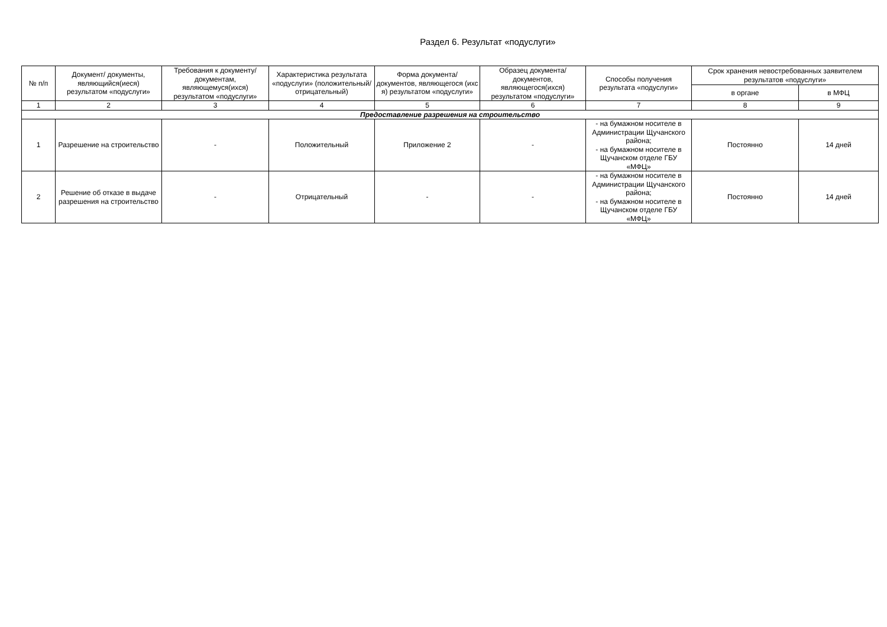Раздел 6. Результат «подуслуги»
| № п/п | Документ/ документы, являющийся(иеся) результатом «подуслуги» | Требования к документу/ документам, являющемуся(ихся) результатом «подуслуги» | Характеристика результата «подуслуги» (положительный/ отрицательный) | Форма документа/ документов, являющегося (ихс я) результатом «подуслуги» | Образец документа/ документов, являющегося(ихся) результатом «подуслуги» | Способы получения результата «подуслуги» | Срок хранения невостребованных заявителем результатов «подуслуги» | |
| --- | --- | --- | --- | --- | --- | --- | --- | --- |
| | | | | | | | в органе | в МФЦ |
| 1 | 2 | 3 | 4 | 5 | 6 | 7 | 8 | 9 |
| Предоставление разрешения на строительство | | | | | | | | |
| 1 | Разрешение на строительство | - | Положительный | Приложение 2 | - | - на бумажном носителе в Администрации Щучанского района; - на бумажном носителе в Щучанском отделе ГБУ «МФЦ» | Постоянно | 14 дней |
| 2 | Решение об отказе в выдаче разрешения на строительство | - | Отрицательный | - | - | - на бумажном носителе в Администрации Щучанского района; - на бумажном носителе в Щучанском отделе ГБУ «МФЦ» | Постоянно | 14 дней |